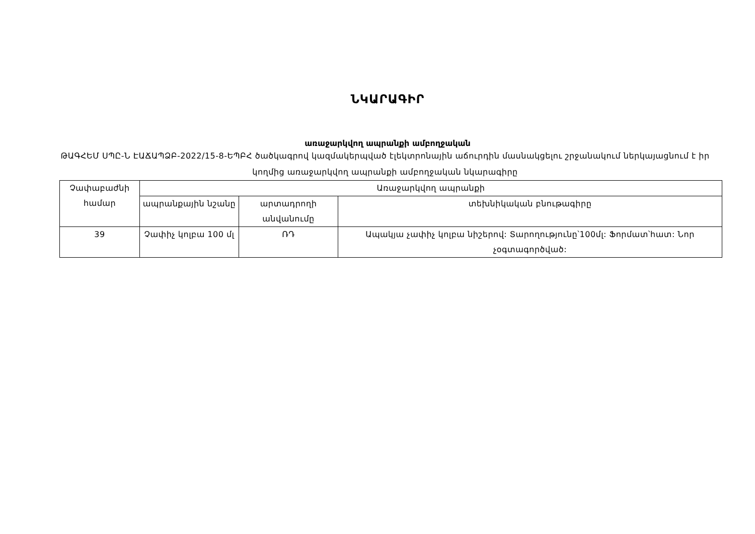ՆԿԱՐԱԳԻՐ
առաջարկվող ապրանքի ամբողջական
ԹԱԳՀԵՄ ՍՊԸ-Ն ԷԱՃԱՊՁԲ-2022/15-8-ԵՊԲՀ ծածկագրով կազմակերպված էլեկտրոնային աճուրդին մասնակցելու շրջանակում ներկայացնում է իր կողմից առաջարկվող ապրանքի ամբողջական նկարագիրը
| Չափաբաժնի համար | Առաջարկվող ապրանքի | | |
| --- | --- | --- | --- |
| | ապրանքային նշանը | արտադրողի անվանումը | տեխնիկական բնութագիրը |
| 39 | Չափիչ կոլբա 100 մլ | ՌԴ | Ապակյա չափիչ կոլբա նիշերով: Տարողությունը՝100մլ: Ֆորմատ՝հատ: Նոր չօգտագործված: |